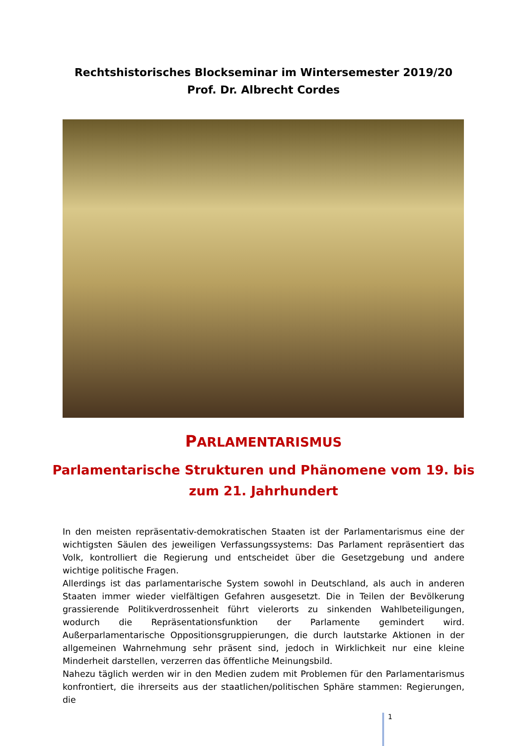Rechtshistorisches Blockseminar im Wintersemester 2019/20
Prof. Dr. Albrecht Cordes
PARLAMENTARISMUS
Parlamentarische Strukturen und Phänomene vom 19. bis
zum 21. Jahrhundert
In den meisten repräsentativ-demokratischen Staaten ist der Parlamentarismus eine der wichtigsten Säulen des jeweiligen Verfassungssystems: Das Parlament repräsentiert das Volk, kontrolliert die Regierung und entscheidet über die Gesetzgebung und andere wichtige politische Fragen.
Allerdings ist das parlamentarische System sowohl in Deutschland, als auch in anderen Staaten immer wieder vielfältigen Gefahren ausgesetzt. Die in Teilen der Bevölkerung grassierende Politikverdrossenheit führt vielerorts zu sinkenden Wahlbeteiligungen, wodurch die Repräsentationsfunktion der Parlamente gemindert wird. Außerparlamentarische Oppositionsgruppierungen, die durch lautstarke Aktionen in der allgemeinen Wahrnehmung sehr präsent sind, jedoch in Wirklichkeit nur eine kleine Minderheit darstellen, verzerren das öffentliche Meinungsbild.
Nahezu täglich werden wir in den Medien zudem mit Problemen für den Parlamentarismus konfrontiert, die ihrerseits aus der staatlichen/politischen Sphäre stammen: Regierungen, die
1